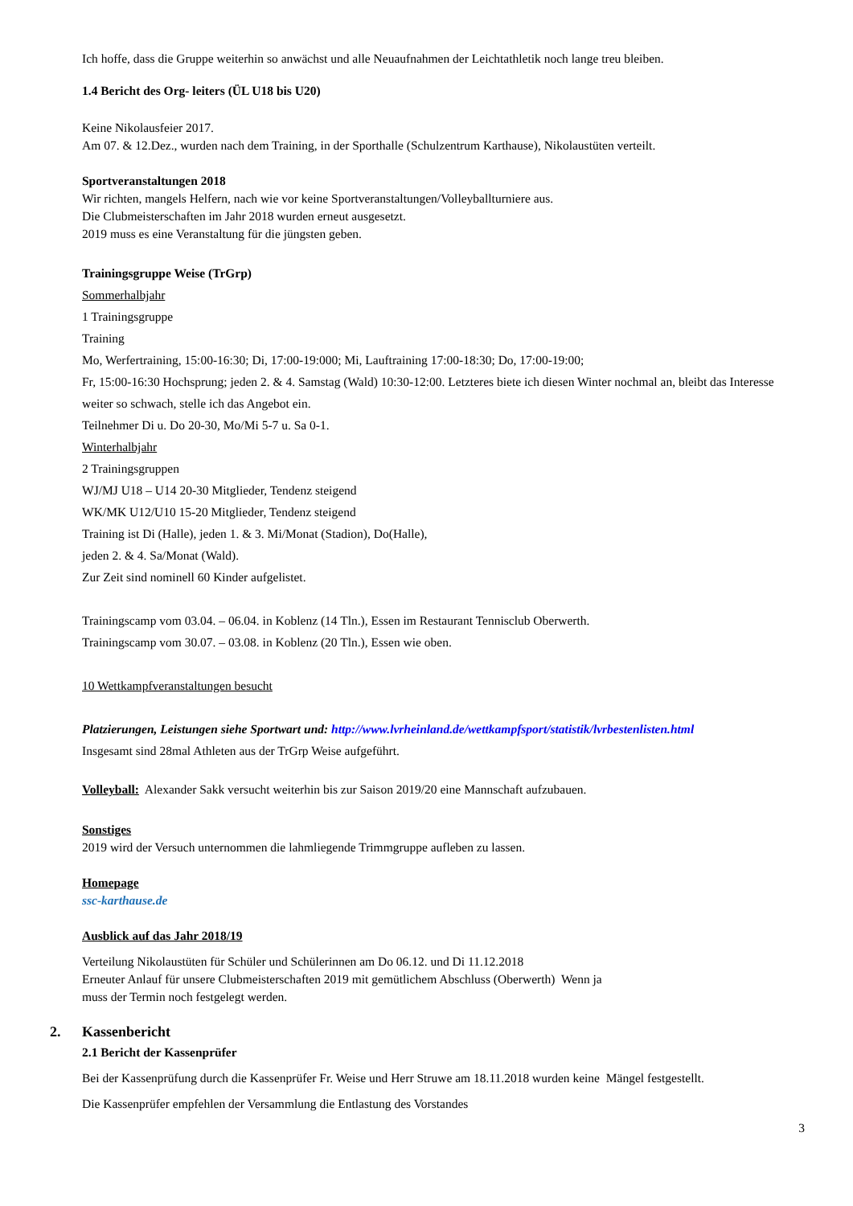Ich hoffe, dass die Gruppe weiterhin so anwächst und alle Neuaufnahmen der Leichtathletik noch lange treu bleiben.
1.4 Bericht des Org- leiters (ÜL U18 bis U20)
Keine Nikolausfeier 2017.
Am 07. & 12.Dez., wurden nach dem Training, in der Sporthalle (Schulzentrum Karthause), Nikolaustüten verteilt.
Sportveranstaltungen 2018
Wir richten, mangels Helfern, nach wie vor keine Sportveranstaltungen/Volleyballturniere aus.
Die Clubmeisterschaften im Jahr 2018 wurden erneut ausgesetzt.
2019 muss es eine Veranstaltung für die jüngsten geben.
Trainingsgruppe Weise (TrGrp)
Sommerhalbjahr
1 Trainingsgruppe
Training
Mo, Werfertraining, 15:00-16:30; Di, 17:00-19:000; Mi, Lauftraining 17:00-18:30; Do, 17:00-19:00;
Fr, 15:00-16:30 Hochsprung; jeden 2. & 4. Samstag (Wald) 10:30-12:00. Letzteres biete ich diesen Winter nochmal an, bleibt das Interesse weiter so schwach, stelle ich das Angebot ein.
Teilnehmer Di u. Do 20-30, Mo/Mi 5-7 u. Sa 0-1.
Winterhalbjahr
2 Trainingsgruppen
WJ/MJ U18 – U14 20-30 Mitglieder, Tendenz steigend
WK/MK U12/U10 15-20 Mitglieder, Tendenz steigend
Training ist Di (Halle), jeden 1. & 3. Mi/Monat (Stadion), Do(Halle),
jeden 2. & 4. Sa/Monat (Wald).
Zur Zeit sind nominell 60 Kinder aufgelistet.
Trainingscamp vom 03.04. – 06.04. in Koblenz (14 Tln.), Essen im Restaurant Tennisclub Oberwerth.
Trainingscamp vom 30.07. – 03.08. in Koblenz (20 Tln.), Essen wie oben.
10 Wettkampfveranstaltungen besucht
Platzierungen, Leistungen siehe Sportwart und: http://www.lvrheinland.de/wettkampfsport/statistik/lvrbestenlisten.html
Insgesamt sind 28mal Athleten aus der TrGrp Weise aufgeführt.
Volleyball: Alexander Sakk versucht weiterhin bis zur Saison 2019/20 eine Mannschaft aufzubauen.
Sonstiges
2019 wird der Versuch unternommen die lahmliegende Trimmgruppe aufleben zu lassen.
Homepage
ssc-karthause.de
Ausblick auf das Jahr 2018/19
Verteilung Nikolaustüten für Schüler und Schülerinnen am Do 06.12. und Di 11.12.2018
Erneuter Anlauf für unsere Clubmeisterschaften 2019 mit gemütlichem Abschluss (Oberwerth) Wenn ja
muss der Termin noch festgelegt werden.
2. Kassenbericht
2.1 Bericht der Kassenprüfer
Bei der Kassenprüfung durch die Kassenprüfer Fr. Weise und Herr Struwe am 18.11.2018 wurden keine Mängel festgestellt.
Die Kassenprüfer empfehlen der Versammlung die Entlastung des Vorstandes
3